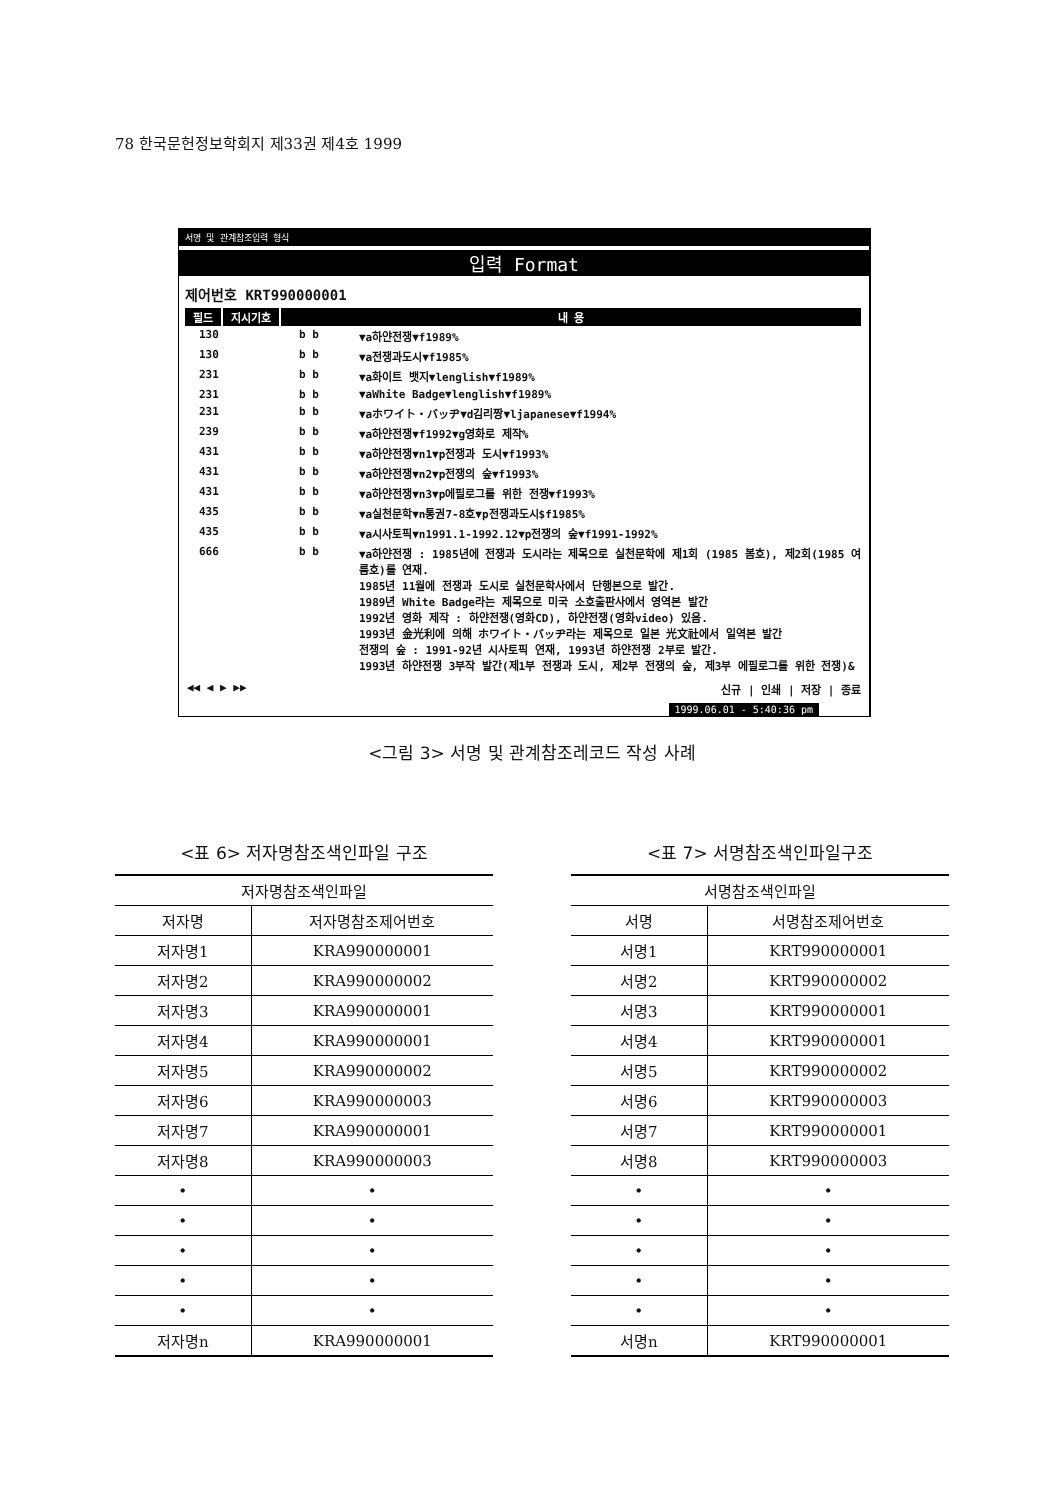78 한국문헌정보학회지 제33권 제4호 1999
서명 및 관계참조입력 형식
입력 Format
제어번호 KRT990000001
필드 지시기호 내 용
130 b b ▼a하얀전쟁▼f1989%
130 b b ▼a전쟁과도시▼f1985%
231 b b ▼a화이트 뱃지▼lenglish▼f1989%
231 b b ▼aWhite Badge▼lenglish▼f1989%
231 b b ▼aホワイト・バッヂ▼d김리짱▼ljapanese▼f1994%
239 b b ▼a하얀전쟁▼f1992▼g영화로 제작%
431 b b ▼a하얀전쟁▼n1▼p전쟁과 도시▼f1993%
431 b b ▼a하얀전쟁▼n2▼p전쟁의 숲▼f1993%
431 b b ▼a하얀전쟁▼n3▼p에필로그를 위한 전쟁▼f1993%
435 b b ▼a실천문학▼n통권7-8호▼p전쟁과도시$f1985%
435 b b ▼a시사토픽▼n1991.1-1992.12▼p전쟁의 숲▼f1991-1992%
666 b b ▼a하얀전쟁 : 1985년에 전쟁과 도시라는 제목으로 실천문학에 제1회 (1985 봄호), 제2회(1985 여름호)를 연재.
1985년 11월에 전쟁과 도시로 실천문학사에서 단행본으로 발간.
1989년 White Badge라는 제목으로 미국 소호출판사에서 영역본 발간
1992년 영화 제작 : 하얀전쟁(영화CD), 하얀전쟁(영화video) 있음.
1993년 金光利에 의해 ホワイト・バッヂ라는 제목으로 일본 光文社에서 일역본 발간
전쟁의 숲 : 1991-92년 시사토픽 연재, 1993년 하얀전쟁 2부로 발간.
1993년 하얀전쟁 3부작 발간(제1부 전쟁과 도시, 제2부 전쟁의 숲, 제3부 에필로그를 위한 전쟁)&
◀◀ ◀ ▶ ▶▶ 신규 | 인쇄 | 저장 | 종료
1999.06.01 - 5:40:36 pm
<그림 3> 서명 및 관계참조레코드 작성 사례
<표 6> 저자명참조색인파일 구조
| 저자명참조색인파일 | |
| --- | --- |
| 저자명 | 저자명참조제어번호 |
| 저자명1 | KRA990000001 |
| 저자명2 | KRA990000002 |
| 저자명3 | KRA990000001 |
| 저자명4 | KRA990000001 |
| 저자명5 | KRA990000002 |
| 저자명6 | KRA990000003 |
| 저자명7 | KRA990000001 |
| 저자명8 | KRA990000003 |
| • | • |
| • | • |
| • | • |
| • | • |
| • | • |
| 저자명n | KRA990000001 |
<표 7> 서명참조색인파일구조
| 서명참조색인파일 | |
| --- | --- |
| 서명 | 서명참조제어번호 |
| 서명1 | KRT990000001 |
| 서명2 | KRT990000002 |
| 서명3 | KRT990000001 |
| 서명4 | KRT990000001 |
| 서명5 | KRT990000002 |
| 서명6 | KRT990000003 |
| 서명7 | KRT990000001 |
| 서명8 | KRT990000003 |
| • | • |
| • | • |
| • | • |
| • | • |
| • | • |
| 서명n | KRT990000001 |